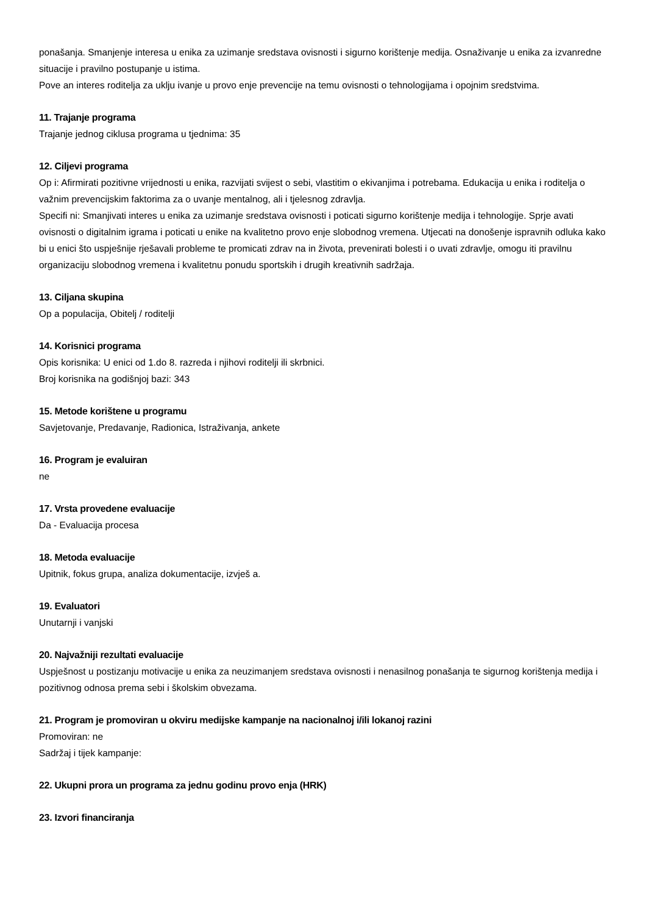ponašanja. Smanjenje interesa u enika za uzimanje sredstava ovisnosti i sigurno korištenje medija. Osnaživanje u enika za izvanredne situacije i pravilno postupanje u istima.
Pove an interes roditelja za uklju ivanje u provo enje prevencije na temu ovisnosti o tehnologijama i opojnim sredstvima.
11. Trajanje programa
Trajanje jednog ciklusa programa u tjednima: 35
12. Ciljevi programa
Op i: Afirmirati pozitivne vrijednosti u enika, razvijati svijest o sebi, vlastitim o ekivanjima i potrebama. Edukacija u enika i roditelja o važnim prevencijskim faktorima za o uvanje mentalnog, ali i tjelesnog zdravlja.
Specifi ni: Smanjivati interes u enika za uzimanje sredstava ovisnosti i poticati sigurno korištenje medija i tehnologije. Sprje avati ovisnosti o digitalnim igrama i poticati u enike na kvalitetno provo enje slobodnog vremena. Utjecati na donošenje ispravnih odluka kako bi u enici što uspješnije rješavali probleme te promicati zdrav na in života, prevenirati bolesti i o uvati zdravlje, omogu iti pravilnu organizaciju slobodnog vremena i kvalitetnu ponudu sportskih i drugih kreativnih sadržaja.
13. Ciljana skupina
Op a populacija, Obitelj / roditelji
14. Korisnici programa
Opis korisnika: U enici od 1.do 8. razreda i njihovi roditelji ili skrbnici.
Broj korisnika na godišnjoj bazi: 343
15. Metode korištene u programu
Savjetovanje, Predavanje, Radionica, Istraživanja, ankete
16. Program je evaluiran
ne
17. Vrsta provedene evaluacije
Da - Evaluacija procesa
18. Metoda evaluacije
Upitnik, fokus grupa, analiza dokumentacije, izvješ a.
19. Evaluatori
Unutarnji i vanjski
20. Najvažniji rezultati evaluacije
Uspješnost u postizanju motivacije u enika za neuzimanjem sredstava ovisnosti i nenasilnog ponašanja te sigurnog korištenja medija i pozitivnog odnosa prema sebi i školskim obvezama.
21. Program je promoviran u okviru medijske kampanje na nacionalnoj i/ili lokanoj razini
Promoviran: ne
Sadržaj i tijek kampanje:
22. Ukupni prora un programa za jednu godinu provo enja (HRK)
23. Izvori financiranja